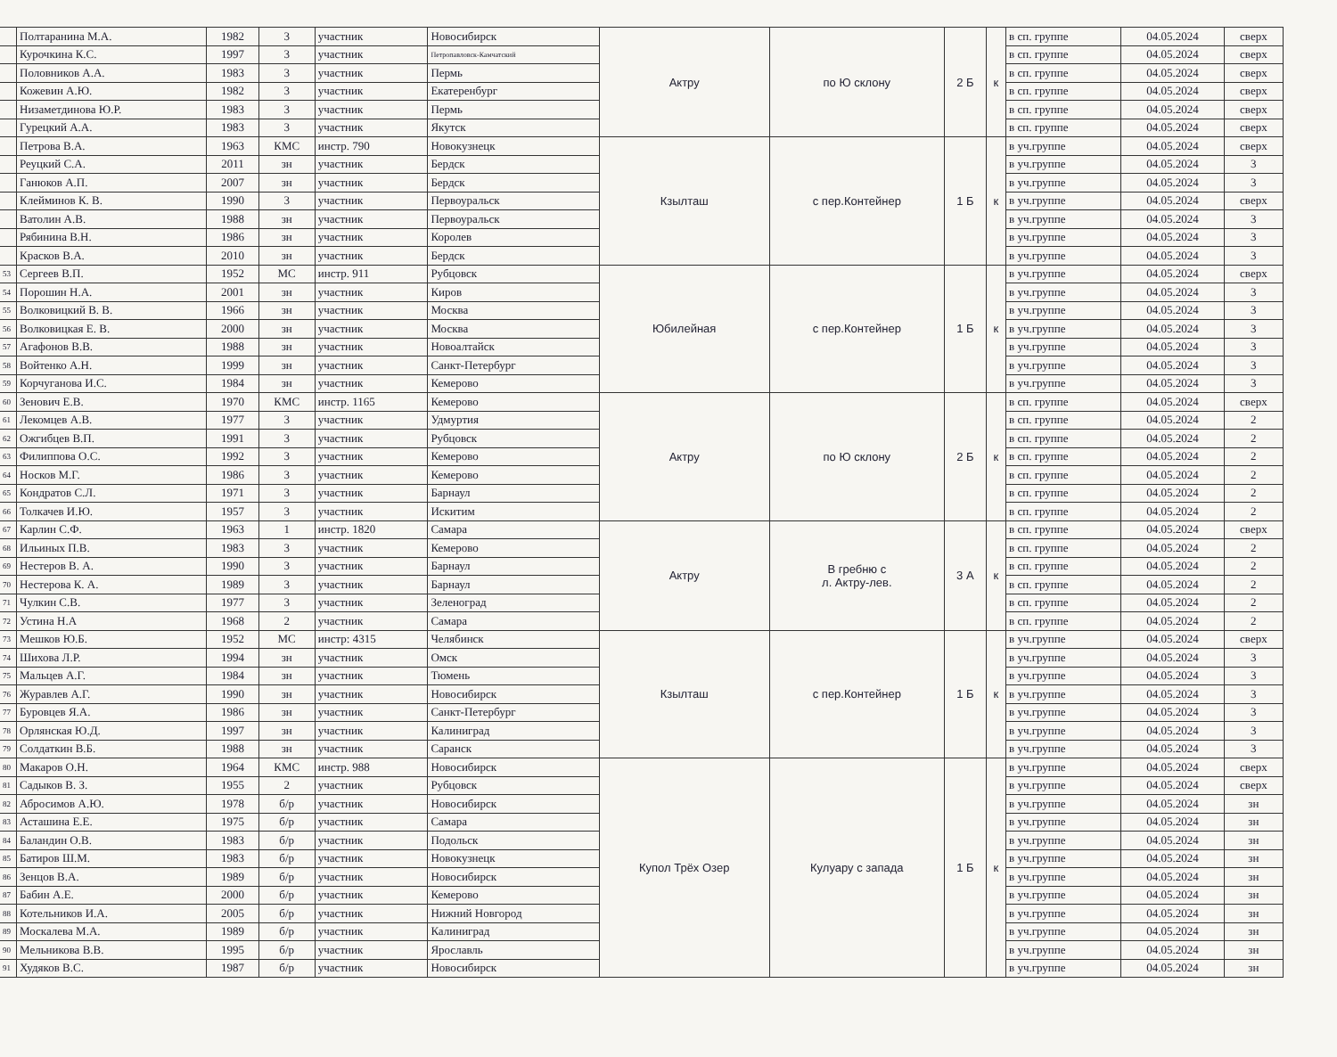| | Полтаранина М.А. | 1982 | 3 | участник | Новосибирск | Актру | по Ю склону | 2 Б | к | в сп. группе | 04.05.2024 | сверх |
| | Курочкина К.С. | 1997 | 3 | участник | Петропавловск-Камчатский | | | | | в сп. группе | 04.05.2024 | сверх |
| | Половников А.А. | 1983 | 3 | участник | Пермь | | | | | в сп. группе | 04.05.2024 | сверх |
| | Кожевин А.Ю. | 1982 | 3 | участник | Екатеренбург | | | | | в сп. группе | 04.05.2024 | сверх |
| | Низаметдинова Ю.Р. | 1983 | 3 | участник | Пермь | | | | | в сп. группе | 04.05.2024 | сверх |
| | Гурецкий А.А. | 1983 | 3 | участник | Якутск | | | | | в сп. группе | 04.05.2024 | сверх |
| | Петрова В.А. | 1963 | КМС | инстр. 790 | Новокузнецк | Кзылташ | с пер.Контейнер | 1 Б | к | в уч.группе | 04.05.2024 | сверх |
| | Реуцкий С.А. | 2011 | зн | участник | Бердск | | | | | в уч.группе | 04.05.2024 | 3 |
| | Ганюков А.П. | 2007 | зн | участник | Бердск | | | | | в уч.группе | 04.05.2024 | 3 |
| | Клейминов К. В. | 1990 | 3 | участник | Первоуральск | | | | | в уч.группе | 04.05.2024 | сверх |
| | Ватолин А.В. | 1988 | зн | участник | Первоуральск | | | | | в уч.группе | 04.05.2024 | 3 |
| | Рябинина В.Н. | 1986 | зн | участник | Королев | | | | | в уч.группе | 04.05.2024 | 3 |
| | Красков В.А. | 2010 | зн | участник | Бердск | | | | | в уч.группе | 04.05.2024 | 3 |
| 53 | Сергеев В.П. | 1952 | МС | инстр. 911 | Рубцовск | Юбилейная | с пер.Контейнер | 1 Б | к | в уч.группе | 04.05.2024 | сверх |
| 54 | Порошин Н.А. | 2001 | зн | участник | Киров | | | | | в уч.группе | 04.05.2024 | 3 |
| 55 | Волковицкий В. В. | 1966 | зн | участник | Москва | | | | | в уч.группе | 04.05.2024 | 3 |
| 56 | Волковицкая Е. В. | 2000 | зн | участник | Москва | | | | | в уч.группе | 04.05.2024 | 3 |
| 57 | Агафонов В.В. | 1988 | зн | участник | Новоалтайск | | | | | в уч.группе | 04.05.2024 | 3 |
| 58 | Войтенко А.Н. | 1999 | зн | участник | Санкт-Петербург | | | | | в уч.группе | 04.05.2024 | 3 |
| 59 | Корчуганова И.С. | 1984 | зн | участник | Кемерово | | | | | в уч.группе | 04.05.2024 | 3 |
| 60 | Зенович Е.В. | 1970 | КМС | инстр. 1165 | Кемерово | Актру | по Ю склону | 2 Б | к | в сп. группе | 04.05.2024 | сверх |
| 61 | Лекомцев А.В. | 1977 | 3 | участник | Удмуртия | | | | | в сп. группе | 04.05.2024 | 2 |
| 62 | Ожгибцев В.П. | 1991 | 3 | участник | Рубцовск | | | | | в сп. группе | 04.05.2024 | 2 |
| 63 | Филиппова О.С. | 1992 | 3 | участник | Кемерово | | | | | в сп. группе | 04.05.2024 | 2 |
| 64 | Носков М.Г. | 1986 | 3 | участник | Кемерово | | | | | в сп. группе | 04.05.2024 | 2 |
| 65 | Кондратов С.Л. | 1971 | 3 | участник | Барнаул | | | | | в сп. группе | 04.05.2024 | 2 |
| 66 | Толкачев И.Ю. | 1957 | 3 | участник | Искитим | | | | | в сп. группе | 04.05.2024 | 2 |
| 67 | Карлин С.Ф. | 1963 | 1 | инстр. 1820 | Самара | Актру | В гребню с л. Актру-лев. | 3 А | к | в сп. группе | 04.05.2024 | сверх |
| 68 | Ильиных П.В. | 1983 | 3 | участник | Кемерово | | | | | в сп. группе | 04.05.2024 | 2 |
| 69 | Нестеров В. А. | 1990 | 3 | участник | Барнаул | | | | | в сп. группе | 04.05.2024 | 2 |
| 70 | Нестерова К. А. | 1989 | 3 | участник | Барнаул | | | | | в сп. группе | 04.05.2024 | 2 |
| 71 | Чулкин С.В. | 1977 | 3 | участник | Зеленоград | | | | | в сп. группе | 04.05.2024 | 2 |
| 72 | Устина Н.А | 1968 | 2 | участник | Самара | | | | | в сп. группе | 04.05.2024 | 2 |
| 73 | Мешков Ю.Б. | 1952 | МС | инстр: 4315 | Челябинск | Кзылташ | с пер.Контейнер | 1 Б | к | в уч.группе | 04.05.2024 | сверх |
| 74 | Шихова Л.Р. | 1994 | зн | участник | Омск | | | | | в уч.группе | 04.05.2024 | 3 |
| 75 | Мальцев А.Г. | 1984 | зн | участник | Тюмень | | | | | в уч.группе | 04.05.2024 | 3 |
| 76 | Журавлев А.Г. | 1990 | зн | участник | Новосибирск | | | | | в уч.группе | 04.05.2024 | 3 |
| 77 | Буровцев Я.А. | 1986 | зн | участник | Санкт-Петербург | | | | | в уч.группе | 04.05.2024 | 3 |
| 78 | Орлянская Ю.Д. | 1997 | зн | участник | Калиниград | | | | | в уч.группе | 04.05.2024 | 3 |
| 79 | Солдаткин В.Б. | 1988 | зн | участник | Саранск | | | | | в уч.группе | 04.05.2024 | 3 |
| 80 | Макаров О.Н. | 1964 | КМС | инстр. 988 | Новосибирск | Купол Трёх Озер | Кулуару с запада | 1 Б | к | в уч.группе | 04.05.2024 | сверх |
| 81 | Садыков В. З. | 1955 | 2 | участник | Рубцовск | | | | | в уч.группе | 04.05.2024 | сверх |
| 82 | Абросимов А.Ю. | 1978 | б/р | участник | Новосибирск | | | | | в уч.группе | 04.05.2024 | зн |
| 83 | Асташина Е.Е. | 1975 | б/р | участник | Самара | | | | | в уч.группе | 04.05.2024 | зн |
| 84 | Баландин О.В. | 1983 | б/р | участник | Подольск | | | | | в уч.группе | 04.05.2024 | зн |
| 85 | Батиров Ш.М. | 1983 | б/р | участник | Новокузнецк | | | | | в уч.группе | 04.05.2024 | зн |
| 86 | Зенцов В.А. | 1989 | б/р | участник | Новосибирск | | | | | в уч.группе | 04.05.2024 | зн |
| 87 | Бабин А.Е. | 2000 | б/р | участник | Кемерово | | | | | в уч.группе | 04.05.2024 | зн |
| 88 | Котельников И.А. | 2005 | б/р | участник | Нижний Новгород | | | | | в уч.группе | 04.05.2024 | зн |
| 89 | Москалева М.А. | 1989 | б/р | участник | Калиниград | | | | | в уч.группе | 04.05.2024 | зн |
| 90 | Мельникова В.В. | 1995 | б/р | участник | Ярославль | | | | | в уч.группе | 04.05.2024 | зн |
| 91 | Худяков В.С. | 1987 | б/р | участник | Новосибирск | | | | | в уч.группе | 04.05.2024 | зн |